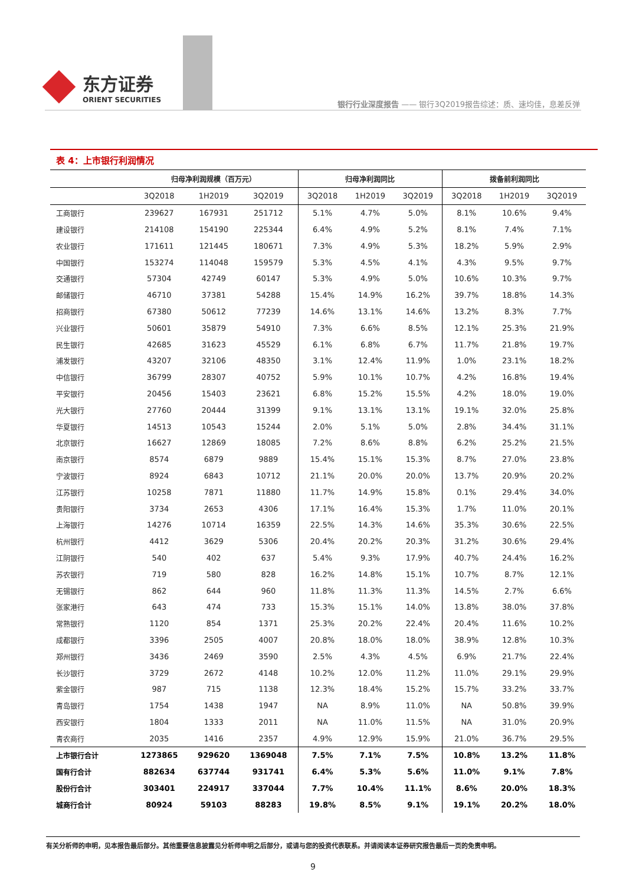东方证券
ORIENT SECURITIES
银行行业深度报告 —— 银行3Q2019报告综述：质、速均佳，息差反弹
表 4：上市银行利润情况
| | 归母净利润规模（百万元） | | | 归母净利润同比 | | | 拨备前利润同比 | | |
| --- | --- | --- | --- | --- | --- | --- | --- | --- | --- |
| | 3Q2018 | 1H2019 | 3Q2019 | 3Q2018 | 1H2019 | 3Q2019 | 3Q2018 | 1H2019 | 3Q2019 |
| 工商银行 | 239627 | 167931 | 251712 | 5.1% | 4.7% | 5.0% | 8.1% | 10.6% | 9.4% |
| 建设银行 | 214108 | 154190 | 225344 | 6.4% | 4.9% | 5.2% | 8.1% | 7.4% | 7.1% |
| 农业银行 | 171611 | 121445 | 180671 | 7.3% | 4.9% | 5.3% | 18.2% | 5.9% | 2.9% |
| 中国银行 | 153274 | 114048 | 159579 | 5.3% | 4.5% | 4.1% | 4.3% | 9.5% | 9.7% |
| 交通银行 | 57304 | 42749 | 60147 | 5.3% | 4.9% | 5.0% | 10.6% | 10.3% | 9.7% |
| 邮储银行 | 46710 | 37381 | 54288 | 15.4% | 14.9% | 16.2% | 39.7% | 18.8% | 14.3% |
| 招商银行 | 67380 | 50612 | 77239 | 14.6% | 13.1% | 14.6% | 13.2% | 8.3% | 7.7% |
| 兴业银行 | 50601 | 35879 | 54910 | 7.3% | 6.6% | 8.5% | 12.1% | 25.3% | 21.9% |
| 民生银行 | 42685 | 31623 | 45529 | 6.1% | 6.8% | 6.7% | 11.7% | 21.8% | 19.7% |
| 浦发银行 | 43207 | 32106 | 48350 | 3.1% | 12.4% | 11.9% | 1.0% | 23.1% | 18.2% |
| 中信银行 | 36799 | 28307 | 40752 | 5.9% | 10.1% | 10.7% | 4.2% | 16.8% | 19.4% |
| 平安银行 | 20456 | 15403 | 23621 | 6.8% | 15.2% | 15.5% | 4.2% | 18.0% | 19.0% |
| 光大银行 | 27760 | 20444 | 31399 | 9.1% | 13.1% | 13.1% | 19.1% | 32.0% | 25.8% |
| 华夏银行 | 14513 | 10543 | 15244 | 2.0% | 5.1% | 5.0% | 2.8% | 34.4% | 31.1% |
| 北京银行 | 16627 | 12869 | 18085 | 7.2% | 8.6% | 8.8% | 6.2% | 25.2% | 21.5% |
| 南京银行 | 8574 | 6879 | 9889 | 15.4% | 15.1% | 15.3% | 8.7% | 27.0% | 23.8% |
| 宁波银行 | 8924 | 6843 | 10712 | 21.1% | 20.0% | 20.0% | 13.7% | 20.9% | 20.2% |
| 江苏银行 | 10258 | 7871 | 11880 | 11.7% | 14.9% | 15.8% | 0.1% | 29.4% | 34.0% |
| 贵阳银行 | 3734 | 2653 | 4306 | 17.1% | 16.4% | 15.3% | 1.7% | 11.0% | 20.1% |
| 上海银行 | 14276 | 10714 | 16359 | 22.5% | 14.3% | 14.6% | 35.3% | 30.6% | 22.5% |
| 杭州银行 | 4412 | 3629 | 5306 | 20.4% | 20.2% | 20.3% | 31.2% | 30.6% | 29.4% |
| 江阴银行 | 540 | 402 | 637 | 5.4% | 9.3% | 17.9% | 40.7% | 24.4% | 16.2% |
| 苏农银行 | 719 | 580 | 828 | 16.2% | 14.8% | 15.1% | 10.7% | 8.7% | 12.1% |
| 无锡银行 | 862 | 644 | 960 | 11.8% | 11.3% | 11.3% | 14.5% | 2.7% | 6.6% |
| 张家港行 | 643 | 474 | 733 | 15.3% | 15.1% | 14.0% | 13.8% | 38.0% | 37.8% |
| 常熟银行 | 1120 | 854 | 1371 | 25.3% | 20.2% | 22.4% | 20.4% | 11.6% | 10.2% |
| 成都银行 | 3396 | 2505 | 4007 | 20.8% | 18.0% | 18.0% | 38.9% | 12.8% | 10.3% |
| 郑州银行 | 3436 | 2469 | 3590 | 2.5% | 4.3% | 4.5% | 6.9% | 21.7% | 22.4% |
| 长沙银行 | 3729 | 2672 | 4148 | 10.2% | 12.0% | 11.2% | 11.0% | 29.1% | 29.9% |
| 紫金银行 | 987 | 715 | 1138 | 12.3% | 18.4% | 15.2% | 15.7% | 33.2% | 33.7% |
| 青岛银行 | 1754 | 1438 | 1947 | NA | 8.9% | 11.0% | NA | 50.8% | 39.9% |
| 西安银行 | 1804 | 1333 | 2011 | NA | 11.0% | 11.5% | NA | 31.0% | 20.9% |
| 青农商行 | 2035 | 1416 | 2357 | 4.9% | 12.9% | 15.9% | 21.0% | 36.7% | 29.5% |
| 上市银行合计 | 1273865 | 929620 | 1369048 | 7.5% | 7.1% | 7.5% | 10.8% | 13.2% | 11.8% |
| 国有行合计 | 882634 | 637744 | 931741 | 6.4% | 5.3% | 5.6% | 11.0% | 9.1% | 7.8% |
| 股份行合计 | 303401 | 224917 | 337044 | 7.7% | 10.4% | 11.1% | 8.6% | 20.0% | 18.3% |
| 城商行合计 | 80924 | 59103 | 88283 | 19.8% | 8.5% | 9.1% | 19.1% | 20.2% | 18.0% |
有关分析师的申明，见本报告最后部分。其他重要信息披露见分析师申明之后部分，或请与您的投资代表联系。并请阅读本证券研究报告最后一页的免责申明。
9